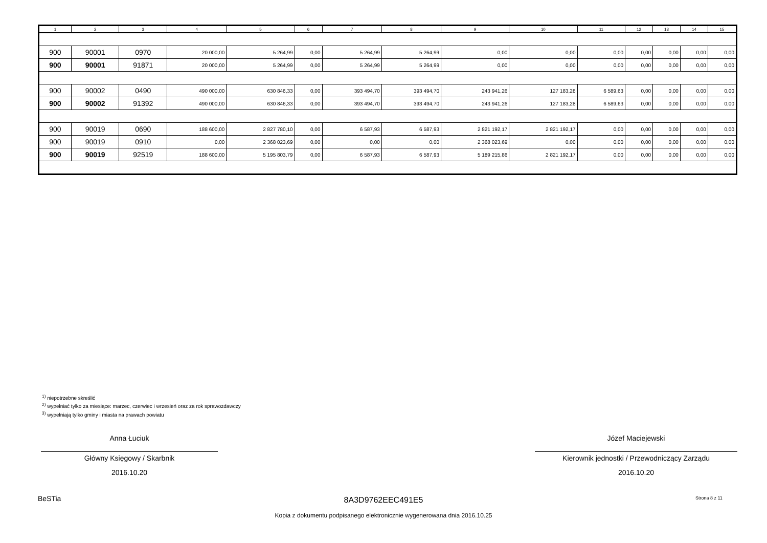| 1 | 2 | 3 | 4 | 5 | 6 | 7 | 8 | 9 | 10 | 11 | 12 | 13 | 14 | 15 |
| --- | --- | --- | --- | --- | --- | --- | --- | --- | --- | --- | --- | --- | --- | --- |
| 900 | 90001 | 0970 | 20 000,00 | 5 264,99 | 0,00 | 5 264,99 | 5 264,99 | 0,00 | 0,00 | 0,00 | 0,00 | 0,00 | 0,00 | 0,00 |
| 900 | 90001 | 91871 | 20 000,00 | 5 264,99 | 0,00 | 5 264,99 | 5 264,99 | 0,00 | 0,00 | 0,00 | 0,00 | 0,00 | 0,00 | 0,00 |
| 900 | 90002 | 0490 | 490 000,00 | 630 846,33 | 0,00 | 393 494,70 | 393 494,70 | 243 941,26 | 127 183,28 | 6 589,63 | 0,00 | 0,00 | 0,00 | 0,00 |
| 900 | 90002 | 91392 | 490 000,00 | 630 846,33 | 0,00 | 393 494,70 | 393 494,70 | 243 941,26 | 127 183,28 | 6 589,63 | 0,00 | 0,00 | 0,00 | 0,00 |
| 900 | 90019 | 0690 | 188 600,00 | 2 827 780,10 | 0,00 | 6 587,93 | 6 587,93 | 2 821 192,17 | 2 821 192,17 | 0,00 | 0,00 | 0,00 | 0,00 | 0,00 |
| 900 | 90019 | 0910 | 0,00 | 2 368 023,69 | 0,00 | 0,00 | 0,00 | 2 368 023,69 | 0,00 | 0,00 | 0,00 | 0,00 | 0,00 | 0,00 |
| 900 | 90019 | 92519 | 188 600,00 | 5 195 803,79 | 0,00 | 6 587,93 | 6 587,93 | 5 189 215,86 | 2 821 192,17 | 0,00 | 0,00 | 0,00 | 0,00 | 0,00 |
<sup>1)</sup> niepotrzebne skreślić
<sup>2)</sup> wypełniać tylko za miesiące: marzec, czerwiec i wrzesień oraz za rok sprawozdawczy
<sup>3)</sup> wypełniają tylko gminy i miasta na prawach powiatu
Anna Łuciuk
Główny Księgowy / Skarbnik
2016.10.20
Józef Maciejewski
Kierownik jednostki / Przewodniczący Zarządu
2016.10.20
BeSTia 8A3D9762EEC491E5 Strona 8 z 11
Kopia z dokumentu podpisanego elektronicznie wygenerowana dnia 2016.10.25